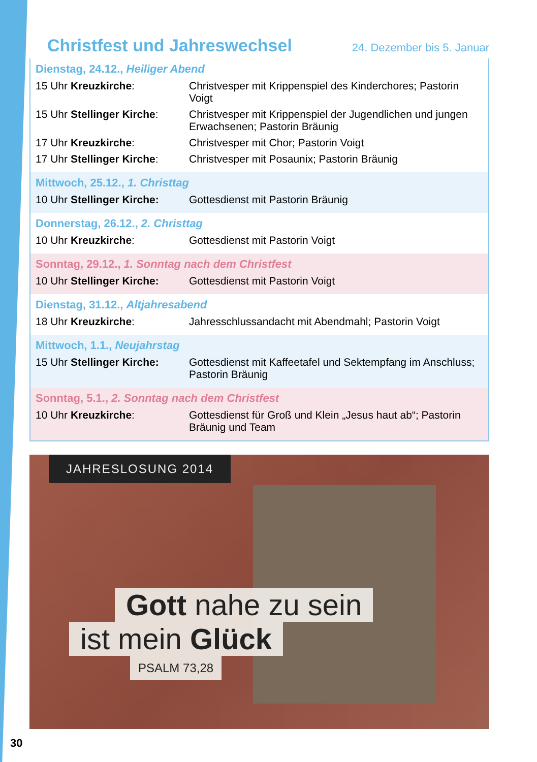Christfest und Jahreswechsel
24. Dezember bis 5. Januar
Dienstag, 24.12., Heiliger Abend
| 15 Uhr Kreuzkirche : | Christvesper mit Krippenspiel des Kinderchores; Pastorin Voigt |
| 15 Uhr Stellinger Kirche : | Christvesper mit Krippenspiel der Jugendlichen und jungen Erwachsenen; Pastorin Bräunig |
| 17 Uhr Kreuzkirche : | Christvesper mit Chor; Pastorin Voigt |
| 17 Uhr Stellinger Kirche : | Christvesper mit Posaunix; Pastorin Bräunig |
Mittwoch, 25.12., 1. Christtag
| 10 Uhr Stellinger Kirche: | Gottesdienst mit Pastorin Bräunig |
Donnerstag, 26.12., 2. Christtag
| 10 Uhr Kreuzkirche : | Gottesdienst mit Pastorin Voigt |
Sonntag, 29.12., 1. Sonntag nach dem Christfest
| 10 Uhr Stellinger Kirche: | Gottesdienst mit Pastorin Voigt |
Dienstag, 31.12., Altjahresabend
| 18 Uhr Kreuzkirche : | Jahresschlussandacht mit Abendmahl; Pastorin Voigt |
Mittwoch, 1.1., Neujahrstag
| 15 Uhr Stellinger Kirche: | Gottesdienst mit Kaffeetafel und Sektempfang im Anschluss; Pastorin Bräunig |
Sonntag, 5.1., 2. Sonntag nach dem Christfest
| 10 Uhr Kreuzkirche : | Gottesdienst für Groß und Klein „Jesus haut ab“; Pastorin Bräunig und Team |
JAHRESLOSUNG 2014
Gott nahe zu sein
ist mein Glück
PSALM 73,28
30